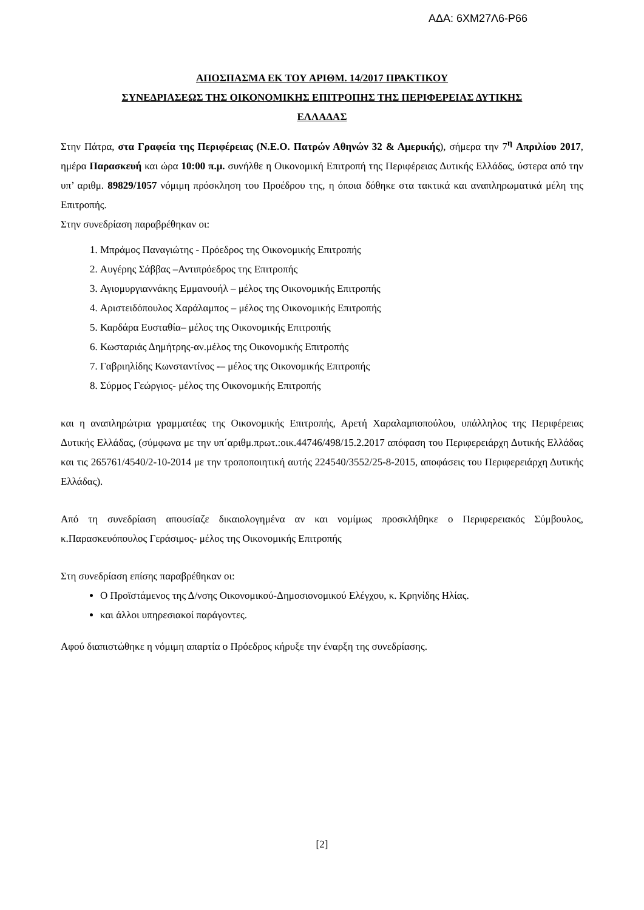ΑΔΑ: 6ΧΜ27Λ6-Ρ66
ΑΠΟΣΠΑΣΜΑ ΕΚ ΤΟΥ ΑΡΙΘΜ. 14/2017 ΠΡΑΚΤΙΚΟΥ
ΣΥΝΕΔΡΙΑΣΕΩΣ ΤΗΣ ΟΙΚΟΝΟΜΙΚΗΣ ΕΠΙΤΡΟΠΗΣ ΤΗΣ ΠΕΡΙΦΕΡΕΙΑΣ ΔΥΤΙΚΗΣ
ΕΛΛΑΔΑΣ
Στην Πάτρα, στα Γραφεία της Περιφέρειας (Ν.Ε.Ο. Πατρών Αθηνών 32 & Αμερικής), σήμερα την 7<sup>η</sup> Απριλίου 2017, ημέρα Παρασκευή και ώρα 10:00 π.μ. συνήλθε η Οικονομική Επιτροπή της Περιφέρειας Δυτικής Ελλάδας, ύστερα από την υπ’ αριθμ. 89829/1057 νόμιμη πρόσκληση του Προέδρου της, η όποια δόθηκε στα τακτικά και αναπληρωματικά μέλη της Επιτροπής.
Στην συνεδρίαση παραβρέθηκαν οι:
1. Μπράμος Παναγιώτης - Πρόεδρος της Οικονομικής Επιτροπής
2. Αυγέρης Σάββας –Αντιπρόεδρος της Επιτροπής
3. Αγιομυργιαννάκης Εμμανουήλ – μέλος της Οικονομικής Επιτροπής
4. Αριστειδόπουλος Χαράλαμπος – μέλος της Οικονομικής Επιτροπής
5. Καρδάρα Ευσταθία– μέλος της Οικονομικής Επιτροπής
6. Κωσταριάς Δημήτρης-αν.μέλος της Οικονομικής Επιτροπής
7. Γαβριηλίδης Κωνσταντίνος -– μέλος της Οικονομικής Επιτροπής
8. Σύρμος Γεώργιος- μέλος της Οικονομικής Επιτροπής
και η αναπληρώτρια γραμματέας της Οικονομικής Επιτροπής, Αρετή Χαραλαμποπούλου, υπάλληλος της Περιφέρειας Δυτικής Ελλάδας, (σύμφωνα με την υπ΄αριθμ.πρωτ.:οικ.44746/498/15.2.2017 απόφαση του Περιφερειάρχη Δυτικής Ελλάδας και τις 265761/4540/2-10-2014 με την τροποποιητική αυτής 224540/3552/25-8-2015, αποφάσεις του Περιφερειάρχη Δυτικής Ελλάδας).
Από τη συνεδρίαση απουσίαζε δικαιολογημένα αν και νομίμως προσκλήθηκε ο Περιφερειακός Σύμβουλος, κ.Παρασκευόπουλος Γεράσιμος- μέλος της Οικονομικής Επιτροπής
Στη συνεδρίαση επίσης παραβρέθηκαν οι:
Ο Προϊστάμενος της Δ/νσης Οικονομικού-Δημοσιονομικού Ελέγχου, κ. Κρηνίδης Ηλίας.
και άλλοι υπηρεσιακοί παράγοντες.
Αφού διαπιστώθηκε η νόμιμη απαρτία ο Πρόεδρος κήρυξε την έναρξη της συνεδρίασης.
[2]